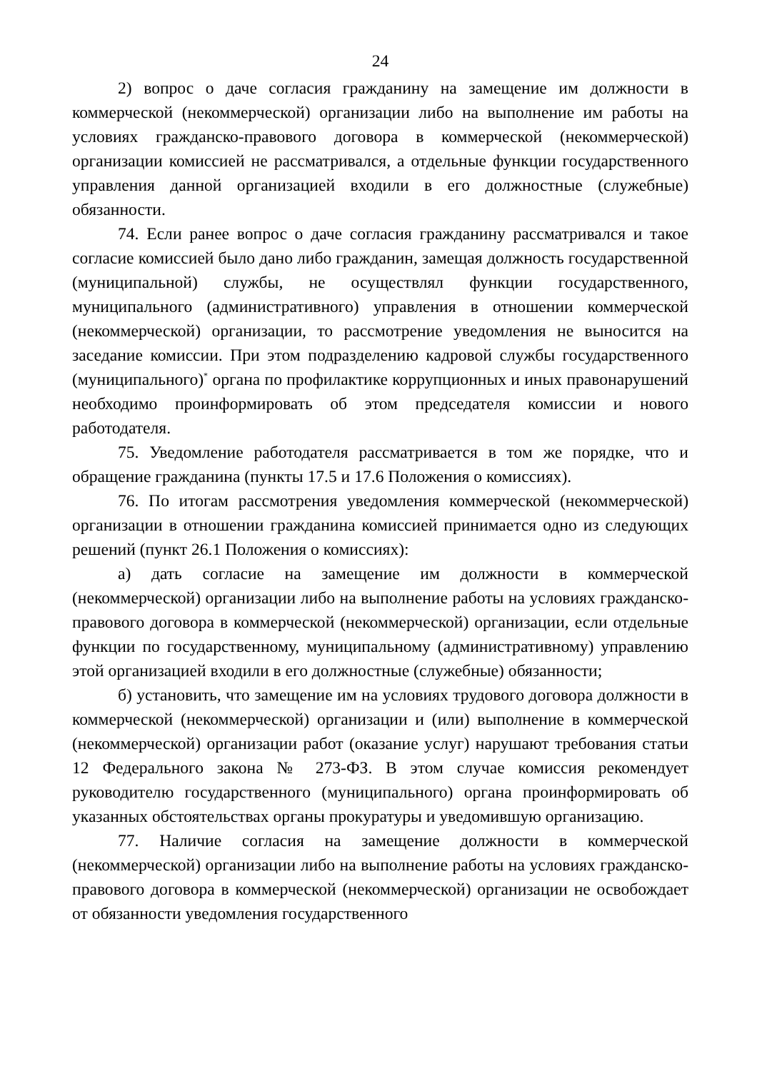24
2) вопрос о даче согласия гражданину на замещение им должности в коммерческой (некоммерческой) организации либо на выполнение им работы на условиях гражданско-правового договора в коммерческой (некоммерческой) организации комиссией не рассматривался, а отдельные функции государственного управления данной организацией входили в его должностные (служебные) обязанности.
74. Если ранее вопрос о даче согласия гражданину рассматривался и такое согласие комиссией было дано либо гражданин, замещая должность государственной (муниципальной) службы, не осуществлял функции государственного, муниципального (административного) управления в отношении коммерческой (некоммерческой) организации, то рассмотрение уведомления не выносится на заседание комиссии. При этом подразделению кадровой службы государственного (муниципального)<sup>*</sup> органа по профилактике коррупционных и иных правонарушений необходимо проинформировать об этом председателя комиссии и нового работодателя.
75. Уведомление работодателя рассматривается в том же порядке, что и обращение гражданина (пункты 17.5 и 17.6 Положения о комиссиях).
76. По итогам рассмотрения уведомления коммерческой (некоммерческой) организации в отношении гражданина комиссией принимается одно из следующих решений (пункт 26.1 Положения о комиссиях):
а) дать согласие на замещение им должности в коммерческой (некоммерческой) организации либо на выполнение работы на условиях гражданско-правового договора в коммерческой (некоммерческой) организации, если отдельные функции по государственному, муниципальному (административному) управлению этой организацией входили в его должностные (служебные) обязанности;
б) установить, что замещение им на условиях трудового договора должности в коммерческой (некоммерческой) организации и (или) выполнение в коммерческой (некоммерческой) организации работ (оказание услуг) нарушают требования статьи 12 Федерального закона № 273-ФЗ. В этом случае комиссия рекомендует руководителю государственного (муниципального) органа проинформировать об указанных обстоятельствах органы прокуратуры и уведомившую организацию.
77. Наличие согласия на замещение должности в коммерческой (некоммерческой) организации либо на выполнение работы на условиях гражданско-правового договора в коммерческой (некоммерческой) организации не освобождает от обязанности уведомления государственного